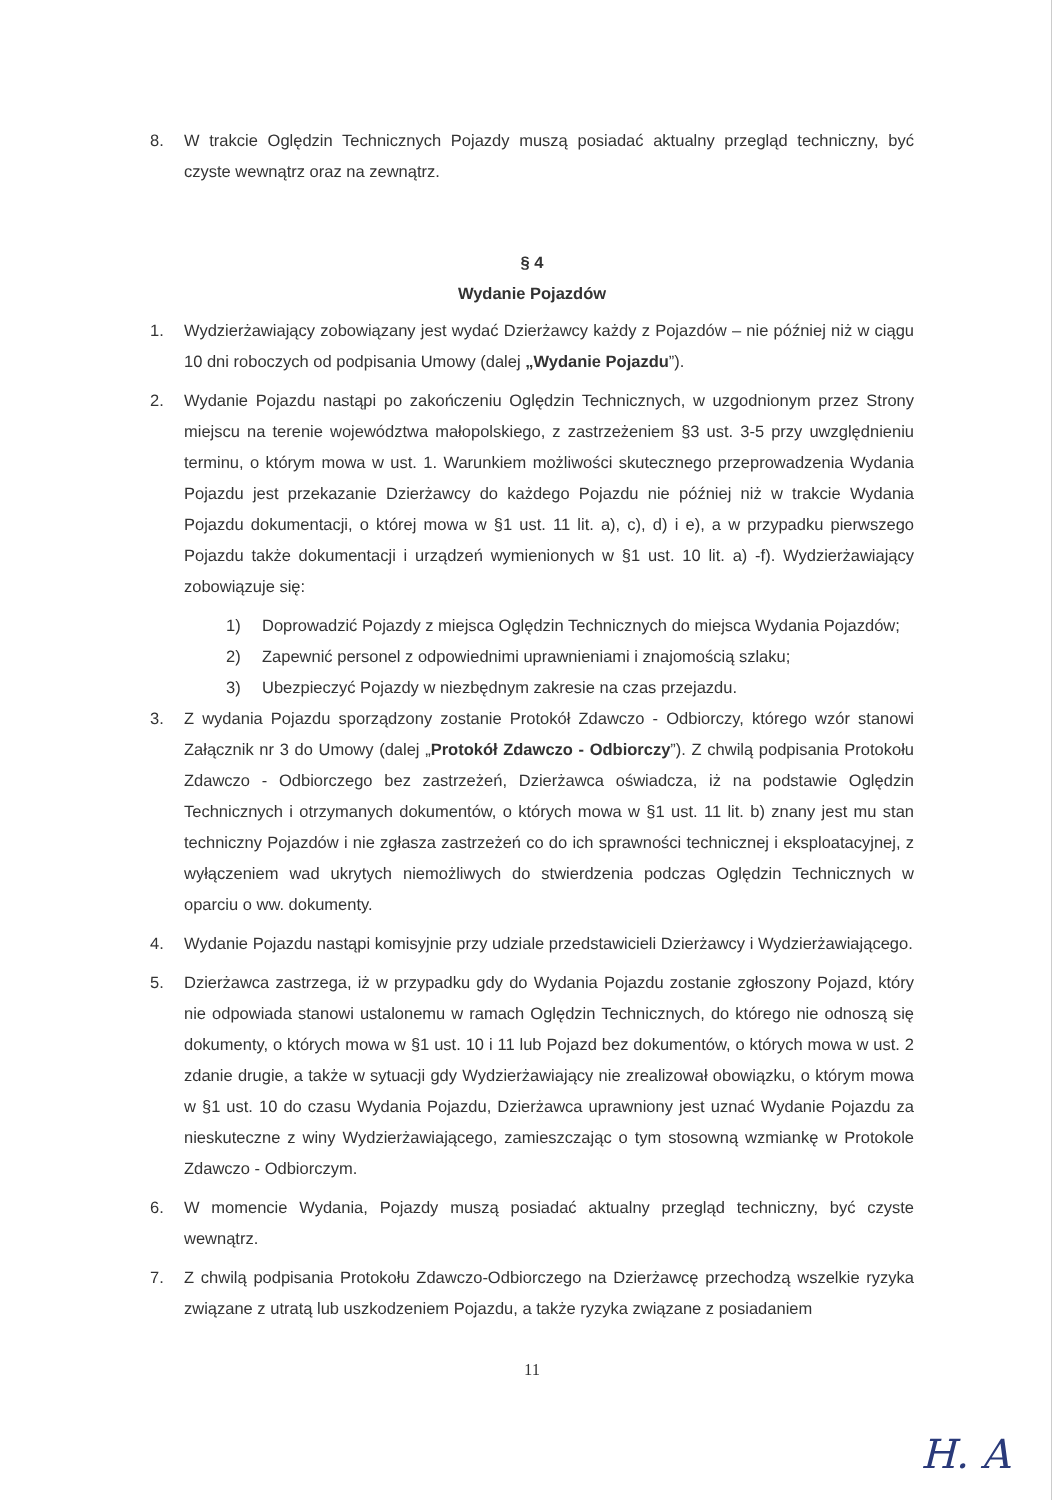8. W trakcie Oględzin Technicznych Pojazdy muszą posiadać aktualny przegląd techniczny, być czyste wewnątrz oraz na zewnątrz.
§ 4
Wydanie Pojazdów
1. Wydzierżawiający zobowiązany jest wydać Dzierżawcy każdy z Pojazdów – nie później niż w ciągu 10 dni roboczych od podpisania Umowy (dalej „Wydanie Pojazdu”).
2. Wydanie Pojazdu nastąpi po zakończeniu Oględzin Technicznych, w uzgodnionym przez Strony miejscu na terenie województwa małopolskiego, z zastrzeżeniem §3 ust. 3-5 przy uwzględnieniu terminu, o którym mowa w ust. 1. Warunkiem możliwości skutecznego przeprowadzenia Wydania Pojazdu jest przekazanie Dzierżawcy do każdego Pojazdu nie później niż w trakcie Wydania Pojazdu dokumentacji, o której mowa w §1 ust. 11 lit. a), c), d) i e), a w przypadku pierwszego Pojazdu także dokumentacji i urządzeń wymienionych w §1 ust. 10 lit. a) -f). Wydzierżawiający zobowiązuje się:
1) Doprowadzić Pojazdy z miejsca Oględzin Technicznych do miejsca Wydania Pojazdów;
2) Zapewnić personel z odpowiednimi uprawnieniami i znajomością szlaku;
3) Ubezpieczyć Pojazdy w niezbędnym zakresie na czas przejazdu.
3. Z wydania Pojazdu sporządzony zostanie Protokół Zdawczo - Odbiorczy, którego wzór stanowi Załącznik nr 3 do Umowy (dalej „Protokół Zdawczo - Odbiorczy”). Z chwilą podpisania Protokołu Zdawczo - Odbiorczego bez zastrzeżeń, Dzierżawca oświadcza, iż na podstawie Oględzin Technicznych i otrzymanych dokumentów, o których mowa w §1 ust. 11 lit. b) znany jest mu stan techniczny Pojazdów i nie zgłasza zastrzeżeń co do ich sprawności technicznej i eksploatacyjnej, z wyłączeniem wad ukrytych niemożliwych do stwierdzenia podczas Oględzin Technicznych w oparciu o ww. dokumenty.
4. Wydanie Pojazdu nastąpi komisyjnie przy udziale przedstawicieli Dzierżawcy i Wydzierżawiającego.
5. Dzierżawca zastrzega, iż w przypadku gdy do Wydania Pojazdu zostanie zgłoszony Pojazd, który nie odpowiada stanowi ustalonemu w ramach Oględzin Technicznych, do którego nie odnoszą się dokumenty, o których mowa w §1 ust. 10 i 11 lub Pojazd bez dokumentów, o których mowa w ust. 2 zdanie drugie, a także w sytuacji gdy Wydzierżawiający nie zrealizował obowiązku, o którym mowa w §1 ust. 10 do czasu Wydania Pojazdu, Dzierżawca uprawniony jest uznać Wydanie Pojazdu za nieskuteczne z winy Wydzierżawiającego, zamieszczając o tym stosowną wzmiankę w Protokole Zdawczo - Odbiorczym.
6. W momencie Wydania, Pojazdy muszą posiadać aktualny przegląd techniczny, być czyste wewnątrz.
7. Z chwilą podpisania Protokołu Zdawczo-Odbiorczego na Dzierżawcę przechodzą wszelkie ryzyka związane z utratą lub uszkodzeniem Pojazdu, a także ryzyka związane z posiadaniem
11
H. A